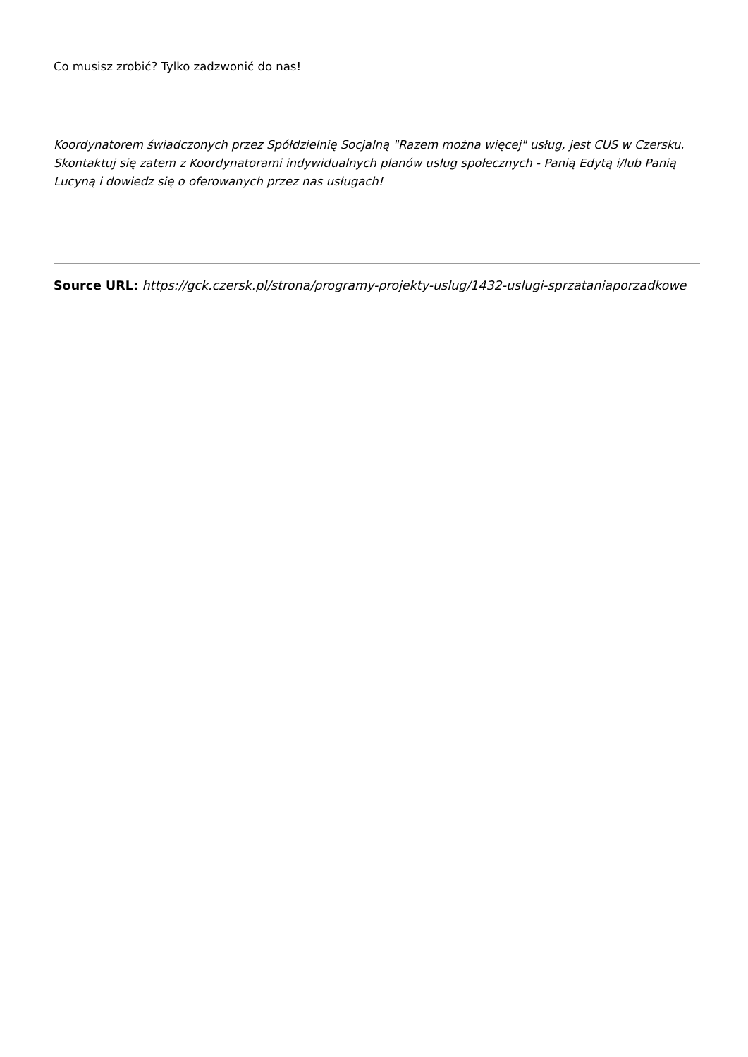Co musisz zrobić? Tylko zadzwonić do nas!
Koordynatorem świadczonych przez Spółdzielnię Socjalną "Razem można więcej" usług, jest CUS w Czersku. Skontaktuj się zatem z Koordynatorami indywidualnych planów usług społecznych - Panią Edytą i/lub Panią Lucyną i dowiedz się o oferowanych przez nas usługach!
Source URL: https://gck.czersk.pl/strona/programy-projekty-uslug/1432-uslugi-sprzataniaporzadkowe